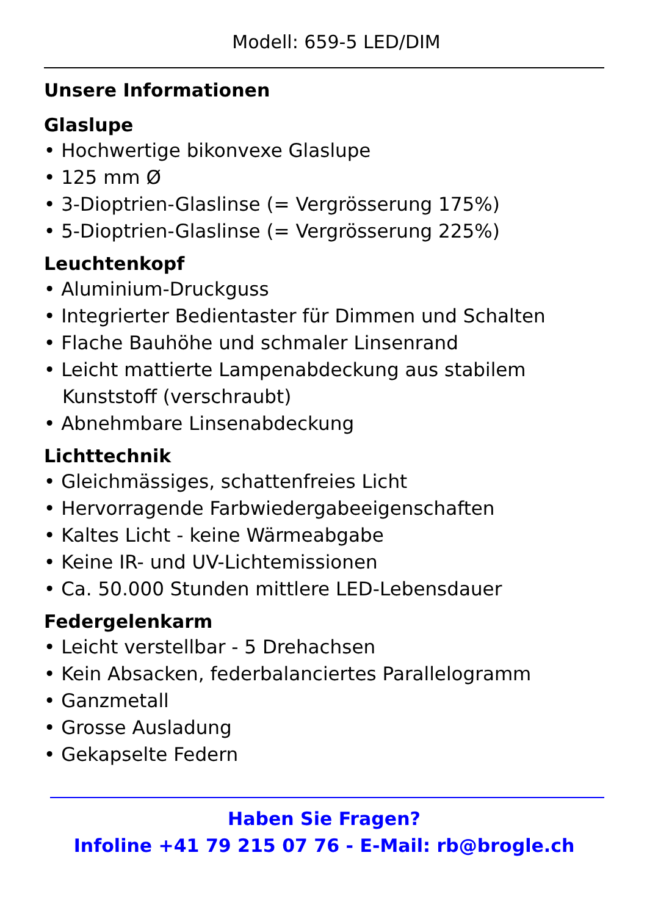Modell: 659-5 LED/DIM
Unsere Informationen
Glaslupe
• Hochwertige bikonvexe Glaslupe
• 125 mm Ø
• 3-Dioptrien-Glaslinse (= Vergrösserung 175%)
• 5-Dioptrien-Glaslinse (= Vergrösserung 225%)
Leuchtenkopf
• Aluminium-Druckguss
• Integrierter Bedientaster für Dimmen und Schalten
• Flache Bauhöhe und schmaler Linsenrand
• Leicht mattierte Lampenabdeckung aus stabilem Kunststoff (verschraubt)
• Abnehmbare Linsenabdeckung
Lichttechnik
• Gleichmässiges, schattenfreies Licht
• Hervorragende Farbwiedergabeeigenschaften
• Kaltes Licht - keine Wärmeabgabe
• Keine IR- und UV-Lichtemissionen
• Ca. 50.000 Stunden mittlere LED-Lebensdauer
Federgelenkarm
• Leicht verstellbar - 5 Drehachsen
• Kein Absacken, federbalanciertes Parallelogramm
• Ganzmetall
• Grosse Ausladung
• Gekapselte Federn
Haben Sie Fragen?
Infoline +41 79 215 07 76 - E-Mail: rb@brogle.ch